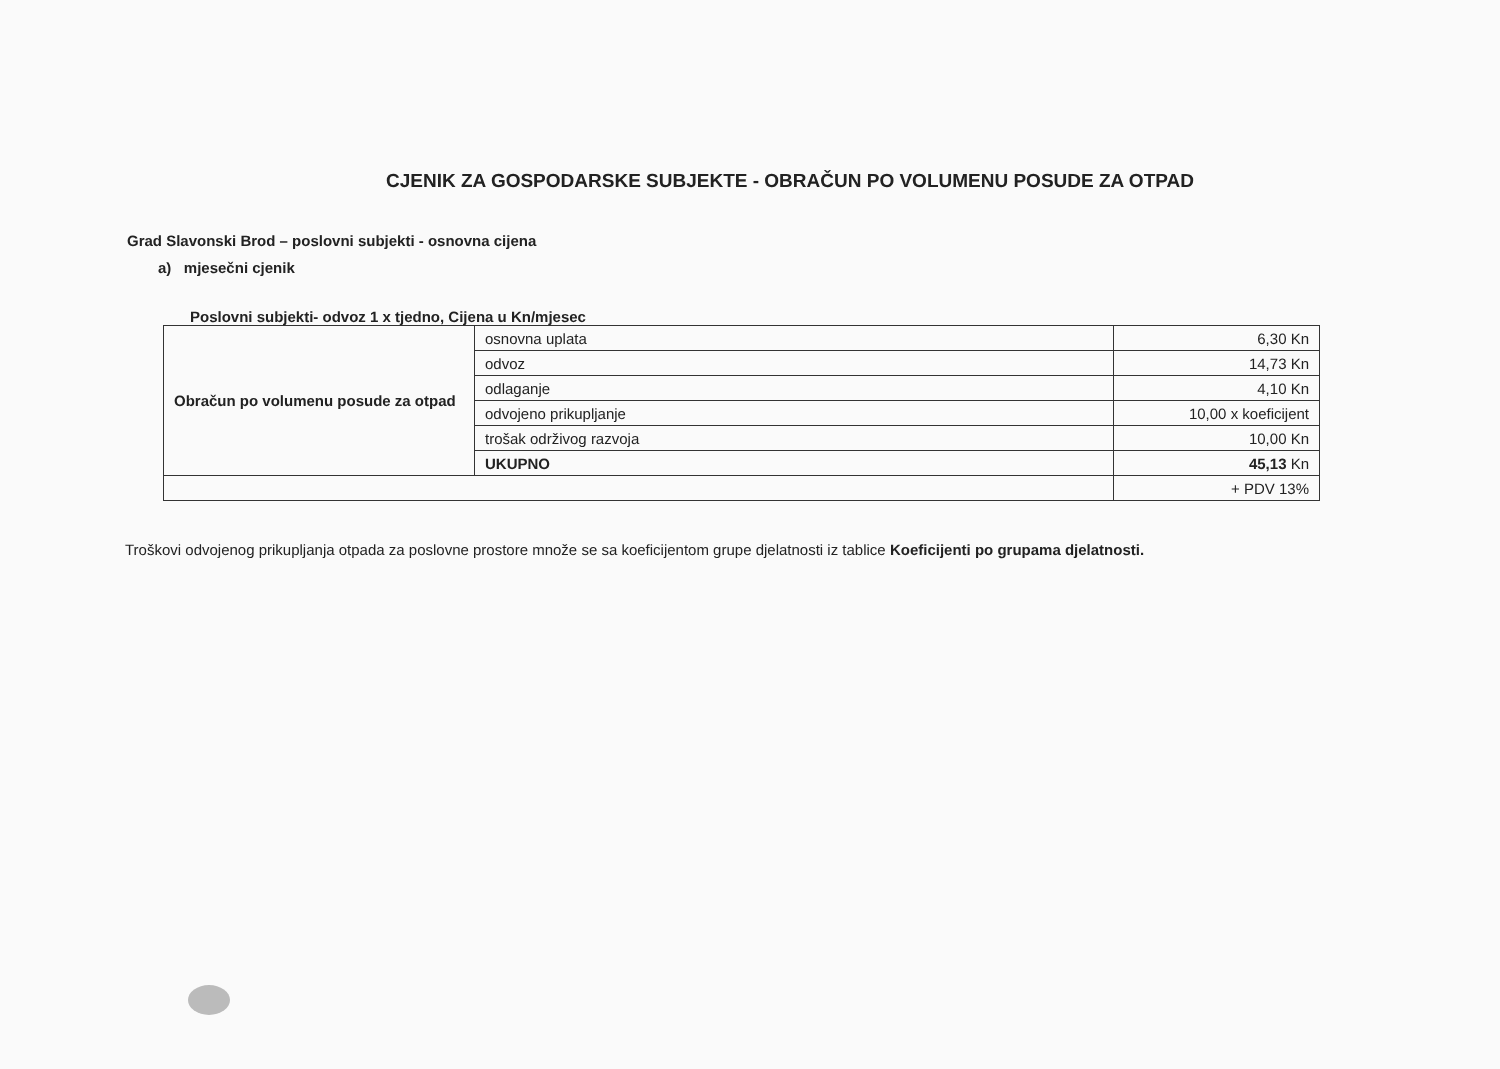CJENIK ZA GOSPODARSKE SUBJEKTE - OBRAČUN PO VOLUMENU POSUDE ZA OTPAD
Grad Slavonski Brod – poslovni subjekti - osnovna cijena
a) mjesečni cjenik
Poslovni subjekti- odvoz 1 x tjedno, Cijena u Kn/mjesec
| Obračun po volumenu posude za otpad | osnovna uplata | 6,30 Kn |
| | odvoz | 14,73 Kn |
| | odlaganje | 4,10 Kn |
| | odvojeno prikupljanje | 10,00 x koeficijent |
| | trošak održivog razvoja | 10,00 Kn |
| | UKUPNO | 45,13 Kn |
| | | + PDV 13% |
Troškovi odvojenog prikupljanja otpada za poslovne prostore množe se sa koeficijentom grupe djelatnosti iz tablice Koeficijenti po grupama djelatnosti.